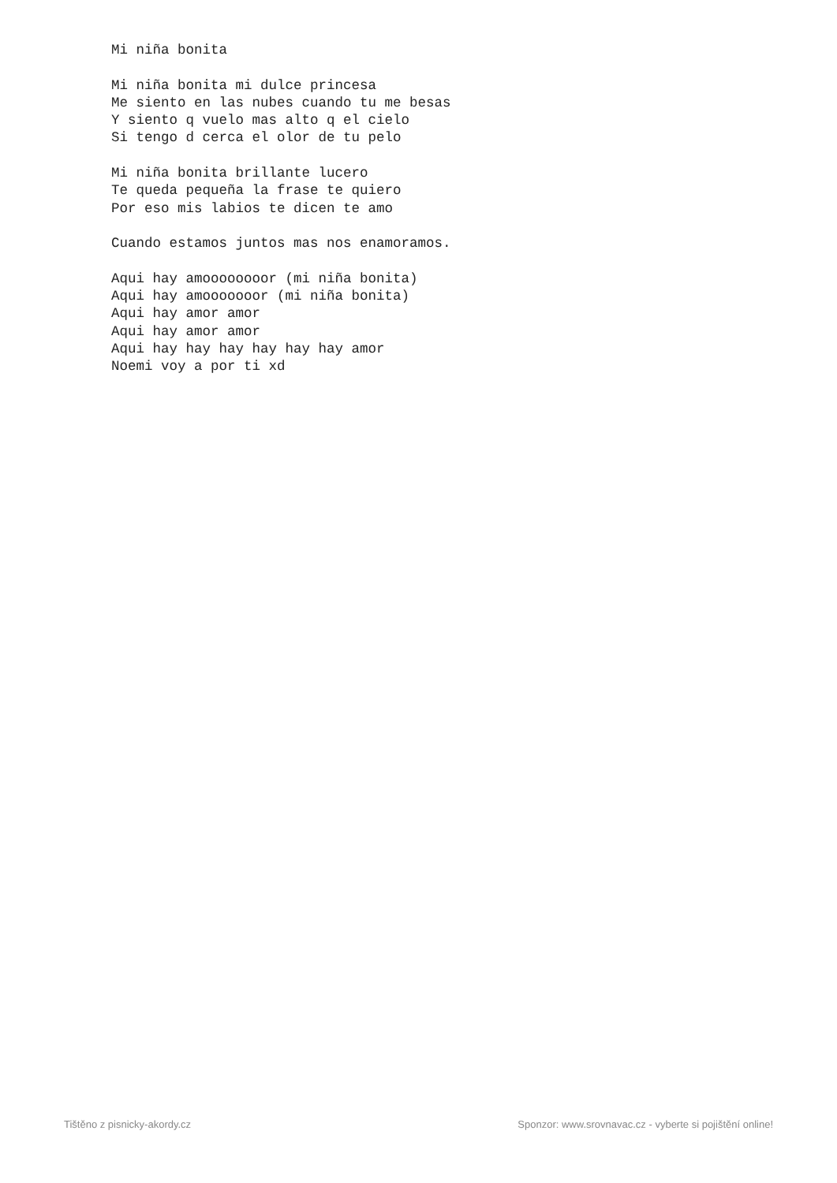Mi niña bonita

Mi niña bonita mi dulce princesa
Me siento en las nubes cuando tu me besas
Y siento q vuelo mas alto q el cielo
Si tengo d cerca el olor de tu pelo

Mi niña bonita brillante lucero
Te queda pequeña la frase te quiero
Por eso mis labios te dicen te amo

Cuando estamos juntos mas nos enamoramos.

Aqui hay amoooooooor (mi niña bonita)
Aqui hay amooooooor (mi niña bonita)
Aqui hay amor amor
Aqui hay amor amor
Aqui hay hay hay hay hay hay amor
Noemi voy a por ti xd
Tištěno z pisnicky-akordy.cz Sponzor: www.srovnavac.cz - vyberte si pojištění online!